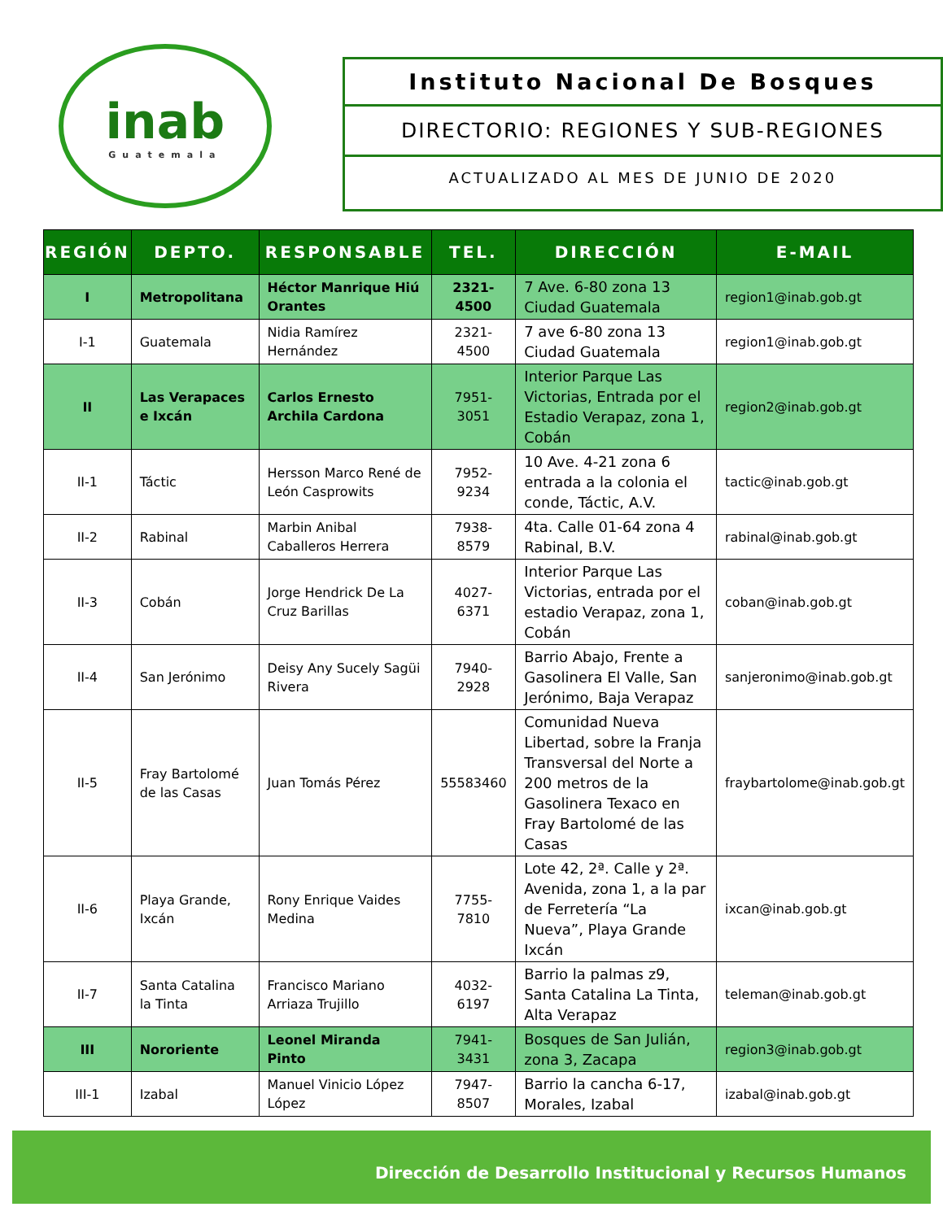inab
Guatemala
Instituto Nacional De Bosques
DIRECTORIO: REGIONES Y SUB-REGIONES
ACTUALIZADO AL MES DE JUNIO DE 2020
| REGIÓN | DEPTO. | RESPONSABLE | TEL. | DIRECCIÓN | E-MAIL |
| --- | --- | --- | --- | --- | --- |
| I | Metropolitana | Héctor Manrique Hiú Orantes | 2321-4500 | 7 Ave. 6-80 zona 13 Ciudad Guatemala | region1@inab.gob.gt |
| I-1 | Guatemala | Nidia Ramírez Hernández | 2321-4500 | 7 ave 6-80 zona 13 Ciudad Guatemala | region1@inab.gob.gt |
| II | Las Verapaces e Ixcán | Carlos Ernesto Archila Cardona | 7951-3051 | Interior Parque Las Victorias, Entrada por el Estadio Verapaz, zona 1, Cobán | region2@inab.gob.gt |
| II-1 | Táctic | Hersson Marco René de León Casprowits | 7952-9234 | 10 Ave. 4-21 zona 6 entrada a la colonia el conde, Táctic, A.V. | tactic@inab.gob.gt |
| II-2 | Rabinal | Marbin Anibal Caballeros Herrera | 7938-8579 | 4ta. Calle 01-64 zona 4 Rabinal, B.V. | rabinal@inab.gob.gt |
| II-3 | Cobán | Jorge Hendrick De La Cruz Barillas | 4027-6371 | Interior Parque Las Victorias, entrada por el estadio Verapaz, zona 1, Cobán | coban@inab.gob.gt |
| II-4 | San Jerónimo | Deisy Any Sucely Sagüi Rivera | 7940-2928 | Barrio Abajo, Frente a Gasolinera El Valle, San Jerónimo, Baja Verapaz | sanjeronimo@inab.gob.gt |
| II-5 | Fray Bartolomé de las Casas | Juan Tomás Pérez | 55583460 | Comunidad Nueva Libertad, sobre la Franja Transversal del Norte a 200 metros de la Gasolinera Texaco en Fray Bartolomé de las Casas | fraybartolome@inab.gob.gt |
| II-6 | Playa Grande, Ixcán | Rony Enrique Vaides Medina | 7755-7810 | Lote 42, 2ª. Calle y 2ª. Avenida, zona 1, a la par de Ferretería “La Nueva”, Playa Grande Ixcán | ixcan@inab.gob.gt |
| II-7 | Santa Catalina la Tinta | Francisco Mariano Arriaza Trujillo | 4032-6197 | Barrio la palmas z9, Santa Catalina La Tinta, Alta Verapaz | teleman@inab.gob.gt |
| III | Nororiente | Leonel Miranda Pinto | 7941-3431 | Bosques de San Julián, zona 3, Zacapa | region3@inab.gob.gt |
| III-1 | Izabal | Manuel Vinicio López López | 7947-8507 | Barrio la cancha 6-17, Morales, Izabal | izabal@inab.gob.gt |
Dirección de Desarrollo Institucional y Recursos Humanos